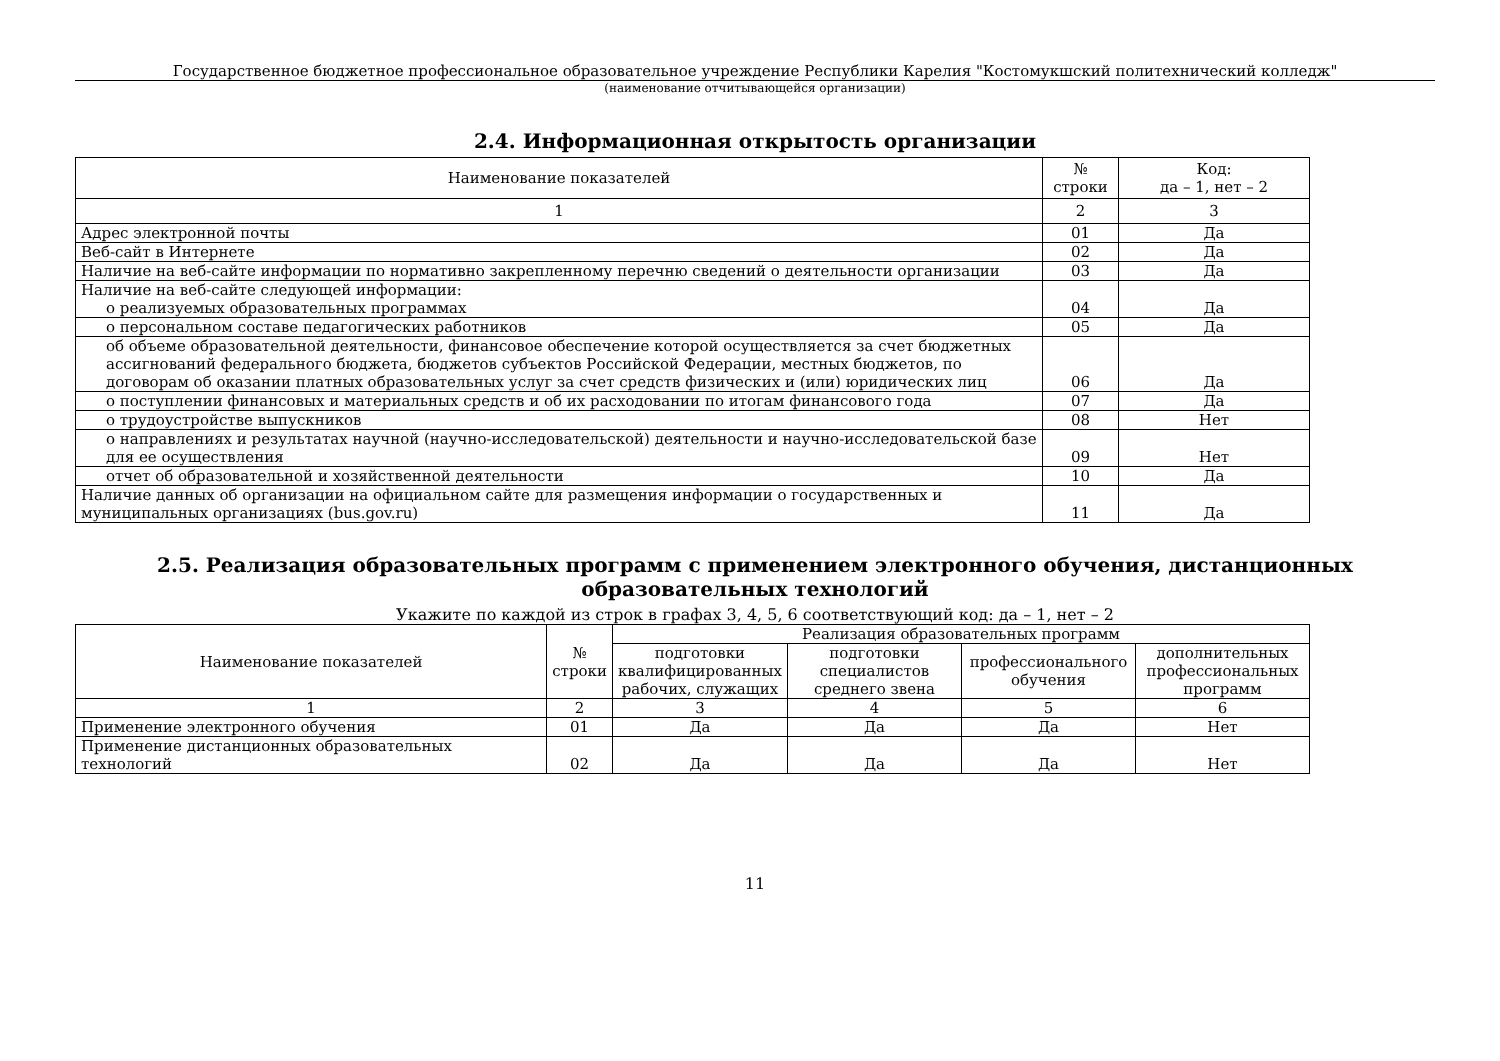Государственное бюджетное профессиональное образовательное учреждение Республики Карелия "Костомукшский политехнический колледж"
(наименование отчитывающейся организации)
2.4. Информационная открытость организации
| Наименование показателей | № строки | Код: да – 1, нет – 2 |
| --- | --- | --- |
| 1 | 2 | 3 |
| Адрес электронной почты | 01 | Да |
| Веб-сайт в Интернете | 02 | Да |
| Наличие на веб-сайте информации по нормативно закрепленному перечню сведений о деятельности организации | 03 | Да |
| Наличие на веб-сайте следующей информации: о реализуемых образовательных программах | 04 | Да |
| о персональном составе педагогических работников | 05 | Да |
| об объеме образовательной деятельности, финансовое обеспечение которой осуществляется за счет бюджетных ассигнований федерального бюджета, бюджетов субъектов Российской Федерации, местных бюджетов, по договорам об оказании платных образовательных услуг за счет средств физических и (или) юридических лиц | 06 | Да |
| о поступлении финансовых и материальных средств и об их расходовании по итогам финансового года | 07 | Да |
| о трудоустройстве выпускников | 08 | Нет |
| о направлениях и результатах научной (научно-исследовательской) деятельности и научно-исследовательской базе для ее осуществления | 09 | Нет |
| отчет об образовательной и хозяйственной деятельности | 10 | Да |
| Наличие данных об организации на официальном сайте для размещения информации о государственных и муниципальных организациях (bus.gov.ru) | 11 | Да |
2.5. Реализация образовательных программ с применением электронного обучения, дистанционных образовательных технологий
Укажите по каждой из строк в графах 3, 4, 5, 6 соответствующий код: да – 1, нет – 2
| Наименование показателей | № строки | Реализация образовательных программ | | | |
| --- | --- | --- | --- | --- | --- |
| | | подготовки квалифицированных рабочих, служащих | подготовки специалистов среднего звена | профессионального обучения | дополнительных профессиональных программ |
| 1 | 2 | 3 | 4 | 5 | 6 |
| Применение электронного обучения | 01 | Да | Да | Да | Нет |
| Применение дистанционных образовательных технологий | 02 | Да | Да | Да | Нет |
11